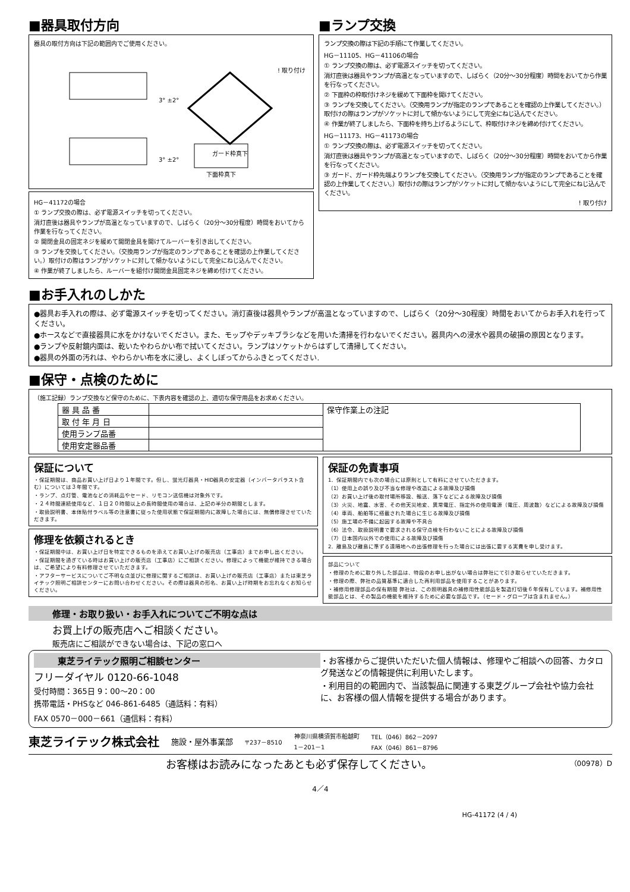■器具取付方向
器具の取付方向は下記の範囲内でご使用ください。
3° ±2°
ガード枠真下
! 取り付け
3° ±2°
下面枠真下
HG－41172の場合
① ランプ交換の際は、必ず電源スイッチを切ってください。
消灯直後は器具やランプが高温となっていますので、しばらく（20分～30分程度）時間をおいてから作業を行なってください。
② 開閉金具の固定ネジを緩めて開閉金具を開けてルーバーを引き出してください。
③ ランプを交換してください。（交換用ランプが指定のランプであることを確認の上作業してください。）取付けの際はランプがソケットに対して傾かないようにして完全にねじ込んでください。
④ 作業が終了しましたら、ルーバーを組付け開閉金具固定ネジを締め付けてください。
■ランプ交換
ランプ交換の際は下記の手順にて作業してください。
HG－11105、HG－41106の場合
① ランプ交換の際は、必ず電源スイッチを切ってください。
消灯直後は器具やランプが高温となっていますので、しばらく（20分～30分程度）時間をおいてから作業を行なってください。
② 下面枠の枠取付けネジを緩めて下面枠を開けてください。
③ ランプを交換してください。（交換用ランプが指定のランプであることを確認の上作業してください。）取付けの際はランプがソケットに対して傾かないようにして完全にねじ込んでください。
④ 作業が終了しましたら、下面枠を持ち上げるようにして、枠取付けネジを締め付けてください。
HG－11173、HG－41173の場合
① ランプ交換の際は、必ず電源スイッチを切ってください。
消灯直後は器具やランプが高温となっていますので、しばらく（20分～30分程度）時間をおいてから作業を行なってください。
③ ガード、ガード枠先端よりランプを交換してください。（交換用ランプが指定のランプであることを確認の上作業してください。）取付けの際はランプがソケットに対して傾かないようにして完全にねじ込んでください。
! 取り付け
■お手入れのしかた
●器具お手入れの際は、必ず電源スイッチを切ってください。消灯直後は器具やランプが高温となっていますので、しばらく（20分～30程度）時間をおいてからお手入れを行ってください。
●ホースなどで直接器具に水をかけないでください。また、モップやデッキブラシなどを用いた清掃を行わないでください。器具内への浸水や器具の破損の原因となります。
●ランプや反射鏡内面は、乾いたやわらかい布で拭いてください。ランプはソケットからはずして清掃してください。
●器具の外面の汚れは、やわらかい布を水に浸し、よくしぼってからふきとってください.
■保守・点検のために
（施工記録）ランプ交換など保守のために、下表内容を確認の上、適切な保守用品をお求めください。
| 器 具 品 番 | | 保守作業上の注記 |
| 取 付 年 月 日 | | |
| 使用ランプ品番 | | |
| 使用安定器品番 | | |
保証について
・保証期間は、商品お買い上げ日より１年間です。但し、蛍光灯器具・HID器具の安定器（インバータバラスト含む）については３年間です。
・ランプ、点灯管、電池などの消耗品やセード、リモコン送信機は対象外です。
・２４時間連続使用など、１日２０時間以上の長時間使用の場合は、上記の半分の期間とします。
・取扱説明書、本体貼付ラベル等の注意書に従った使用状態で保証期間内に故障した場合には、無償修理させていただきます。
修理を依頼されるとき
・保証期間中は、お買い上げ日を特定できるものを添えてお買い上げの販売店（工事店）までお申し出ください。
・保証期間を過ぎている時はお買い上げの販売店（工事店）にご相談ください。修理によって機能が維持できる場合は、ご希望により有料修理させていただきます。
・アフターサービスについてご不明な点並びに修理に関するご相談は、お買い上げの販売店（工事店）または東芝ライテック照明ご相談センターにお問い合わせください。その際は器具の形名、お買い上げ時期をお忘れなくお知らせください。
保証の免責事項
1．保証期間内でも次の場合には原則として有料にさせていただきます。
（1）使用上の誤り及び不当な修理や改造による故障及び損傷
（2）お買い上げ後の取付場所移設、輸送、落下などによる故障及び損傷
（3）火災、地震、水害、その他天災地変、異常電圧、指定外の使用電源（電圧、周波数）などによる故障及び損傷
（4）車両、船舶等に搭載された場合に生じる故障及び損傷
（5）施工場の不備に起因する故障や不具合
（6）法令、取扱説明書で要求される保守点検を行わないことによる故障及び損傷
（7）日本国内以外での使用による故障及び損傷
2．離島及び離島に準ずる遠隔地への出張修理を行った場合には出張に要する実費を申し受けます。
部品について
・修理のために取り外した部品は、特段のお申し出がない場合は弊社にて引き取らせていただきます。
・修理の際、弊社の品質基準に適合した再利用部品を使用することがあります。
・補修用修理部品の保有期間 弊社は、この照明器具の補修用性能部品を製造打切後６年保有しています。補修用性能部品とは、その製品の機能を維持するために必要な部品です。（セード・グローブは含まれません。）
修理・お取り扱い・お手入れについてご不明な点は
お買上げの販売店へご相談ください。
販売店にご相談ができない場合は、下記の窓口へ
東芝ライテック照明ご相談センター
フリーダイヤル 0120-66-1048
受付時間：365日 9：00～20：00
携帯電話・PHSなど 046-861-6485（通話料：有料）
FAX 0570－000－661（通信料：有料）
・お客様からご提供いただいた個人情報は、修理やご相談への回答、カタログ発送などの情報提供に利用いたします。
・利用目的の範囲内で、当該製品に関連する東芝グループ会社や協力会社に、お客様の個人情報を提供する場合があります。
東芝ライテック株式会社 施設・屋外事業部 〒237－8510 神奈川県横須賀市船越町
1－201－1 TEL（046）862－2097
FAX（046）861－8796
お客様はお読みになったあとも必ず保存してください。 （00978）D
4／4
HG-41172 (4 / 4)